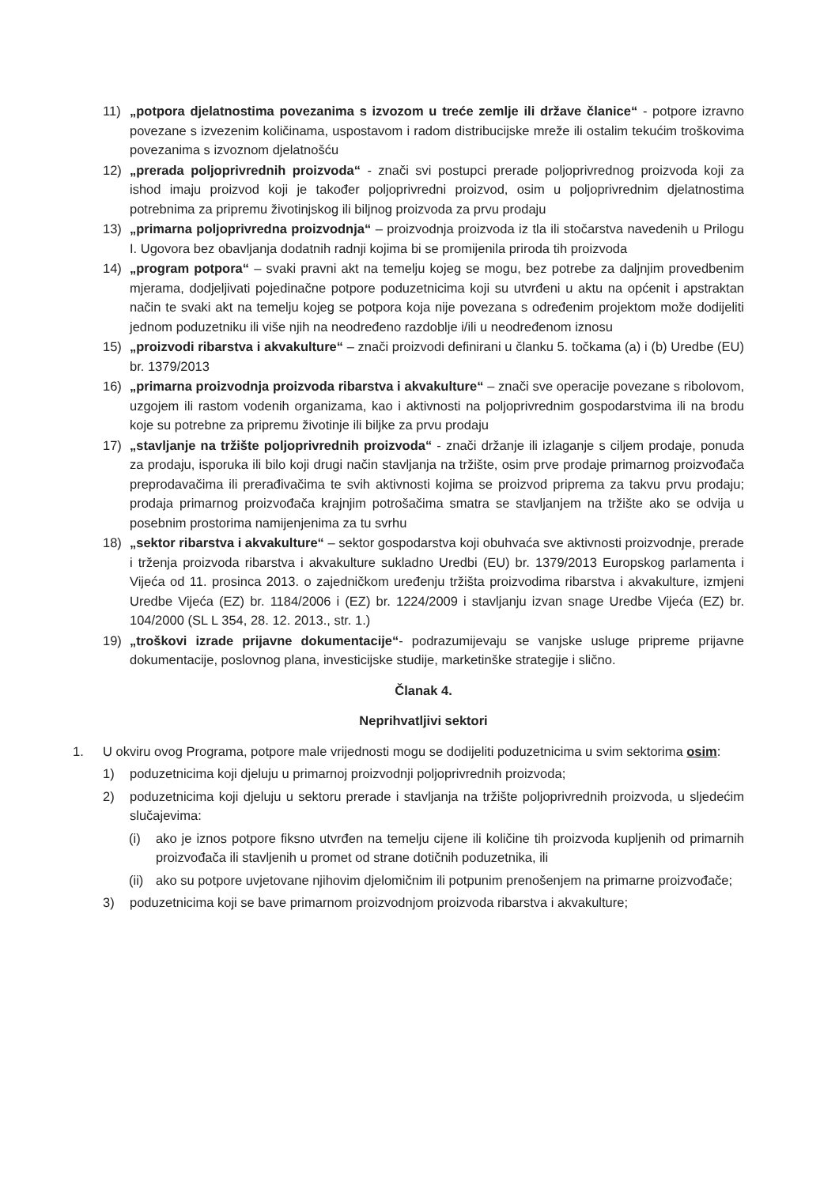11) „potpora djelatnostima povezanima s izvozom u treće zemlje ili države članice“ - potpore izravno povezane s izvezenim količinama, uspostavom i radom distribucijske mreže ili ostalim tekućim troškovima povezanima s izvoznom djelatnošću
12) „prerada poljoprivrednih proizvoda“ - znači svi postupci prerade poljoprivrednog proizvoda koji za ishod imaju proizvod koji je također poljoprivredni proizvod, osim u poljoprivrednim djelatnostima potrebnima za pripremu životinjskog ili biljnog proizvoda za prvu prodaju
13) „primarna poljoprivredna proizvodnja“ – proizvodnja proizvoda iz tla ili stočarstva navedenih u Prilogu I. Ugovora bez obavljanja dodatnih radnji kojima bi se promijenila priroda tih proizvoda
14) „program potpora“ – svaki pravni akt na temelju kojeg se mogu, bez potrebe za daljnjim provedbenim mjerama, dodjeljivati pojedinačne potpore poduzetnicima koji su utvrđeni u aktu na općenit i apstraktan način te svaki akt na temelju kojeg se potpora koja nije povezana s određenim projektom može dodijeliti jednom poduzetniku ili više njih na neodređeno razdoblje i/ili u neodređenom iznosu
15) „proizvodi ribarstva i akvakulture“ – znači proizvodi definirani u članku 5. točkama (a) i (b) Uredbe (EU) br. 1379/2013
16) „primarna proizvodnja proizvoda ribarstva i akvakulture“ – znači sve operacije povezane s ribolovom, uzgojem ili rastom vodenih organizama, kao i aktivnosti na poljoprivrednim gospodarstvima ili na brodu koje su potrebne za pripremu životinje ili biljke za prvu prodaju
17) „stavljanje na tržište poljoprivrednih proizvoda“ - znači držanje ili izlaganje s ciljem prodaje, ponuda za prodaju, isporuka ili bilo koji drugi način stavljanja na tržište, osim prve prodaje primarnog proizvođača preprodavačima ili prerađivačima te svih aktivnosti kojima se proizvod priprema za takvu prvu prodaju; prodaja primarnog proizvođača krajnjim potrošačima smatra se stavljanjem na tržište ako se odvija u posebnim prostorima namijenjenima za tu svrhu
18) „sektor ribarstva i akvakulture“ – sektor gospodarstva koji obuhvaća sve aktivnosti proizvodnje, prerade i trženja proizvoda ribarstva i akvakulture sukladno Uredbi (EU) br. 1379/2013 Europskog parlamenta i Vijeća od 11. prosinca 2013. o zajedničkom uređenju tržišta proizvodima ribarstva i akvakulture, izmjeni Uredbe Vijeća (EZ) br. 1184/2006 i (EZ) br. 1224/2009 i stavljanju izvan snage Uredbe Vijeća (EZ) br. 104/2000 (SL L 354, 28. 12. 2013., str. 1.)
19) „troškovi izrade prijavne dokumentacije“- podrazumijevaju se vanjske usluge pripreme prijavne dokumentacije, poslovnog plana, investicijske studije, marketinške strategije i slično.
Članak 4.
Neprihvatljivi sektori
1. U okviru ovog Programa, potpore male vrijednosti mogu se dodijeliti poduzetnicima u svim sektorima osim:
1) poduzetnicima koji djeluju u primarnoj proizvodnji poljoprivrednih proizvoda;
2) poduzetnicima koji djeluju u sektoru prerade i stavljanja na tržište poljoprivrednih proizvoda, u sljedećim slučajevima:
(i) ako je iznos potpore fiksno utvrđen na temelju cijene ili količine tih proizvoda kupljenih od primarnih proizvođača ili stavljenih u promet od strane dotičnih poduzetnika, ili
(ii)
ako su potpore uvjetovane njihovim djelomičnim ili potpunim prenošenjem na primarne proizvođače;
3) poduzetnicima koji se bave primarnom proizvodnjom proizvoda ribarstva i akvakulture;